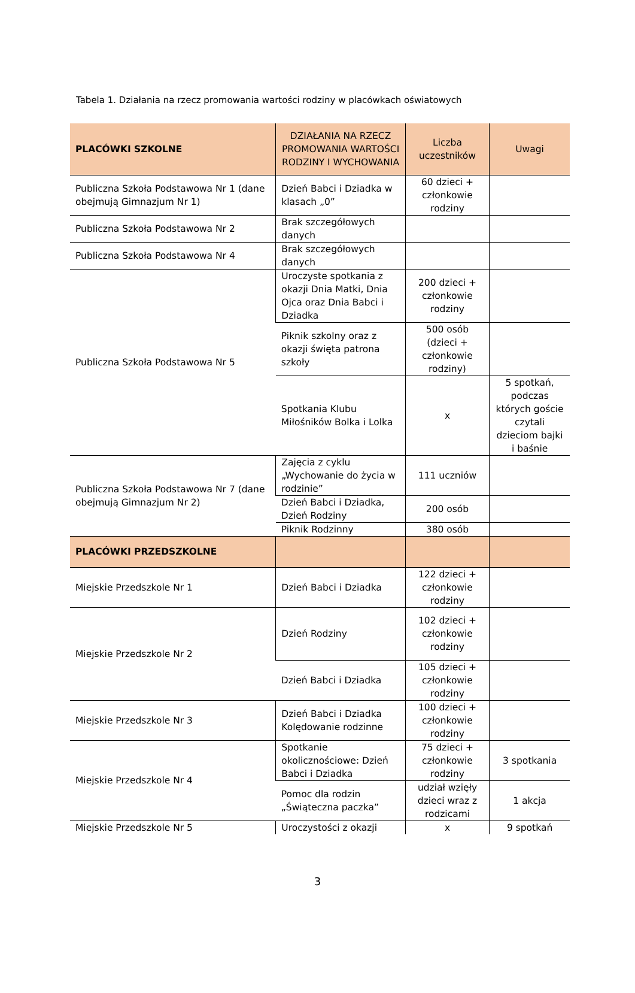Tabela 1. Działania na rzecz promowania wartości rodziny w placówkach oświatowych
| PLACÓWKI SZKOLNE | DZIAŁANIA NA RZECZ PROMOWANIA WARTOŚCI RODZINY I WYCHOWANIA | Liczba uczestników | Uwagi |
| --- | --- | --- | --- |
| Publiczna Szkoła Podstawowa Nr 1 (dane obejmują Gimnazjum Nr 1) | Dzień Babci i Dziadka w klasach „0” | 60 dzieci + członkowie rodziny | |
| Publiczna Szkoła Podstawowa Nr 2 | Brak szczegółowych danych | | |
| Publiczna Szkoła Podstawowa Nr 4 | Brak szczegółowych danych | | |
| Publiczna Szkoła Podstawowa Nr 5 | Uroczyste spotkania z okazji Dnia Matki, Dnia Ojca oraz Dnia Babci i Dziadka | 200 dzieci + członkowie rodziny | |
| | Piknik szkolny oraz z okazji święta patrona szkoły | 500 osób (dzieci + członkowie rodziny) | |
| | Spotkania Klubu Miłośników Bolka i Lolka | x | 5 spotkań, podczas których goście czytali dzieciom bajki i baśnie |
| Publiczna Szkoła Podstawowa Nr 7 (dane obejmują Gimnazjum Nr 2) | Zajęcia z cyklu „Wychowanie do życia w rodzinie” | 111 uczniów | |
| | Dzień Babci i Dziadka, Dzień Rodziny | 200 osób | |
| | Piknik Rodzinny | 380 osób | |
| PLACÓWKI PRZEDSZKOLNE | | | |
| Miejskie Przedszkole Nr 1 | Dzień Babci i Dziadka | 122 dzieci + członkowie rodziny | |
| Miejskie Przedszkole Nr 2 | Dzień Rodziny | 102 dzieci + członkowie rodziny | |
| | Dzień Babci i Dziadka | 105 dzieci + członkowie rodziny | |
| Miejskie Przedszkole Nr 3 | Dzień Babci i Dziadka Kolędowanie rodzinne | 100 dzieci + członkowie rodziny | |
| Miejskie Przedszkole Nr 4 | Spotkanie okolicznościowe: Dzień Babci i Dziadka | 75 dzieci + członkowie rodziny | 3 spotkania |
| | Pomoc dla rodzin „Świąteczna paczka” | udział wzięły dzieci wraz z rodzicami | 1 akcja |
| Miejskie Przedszkole Nr 5 | Uroczystości z okazji | x | 9 spotkań |
3